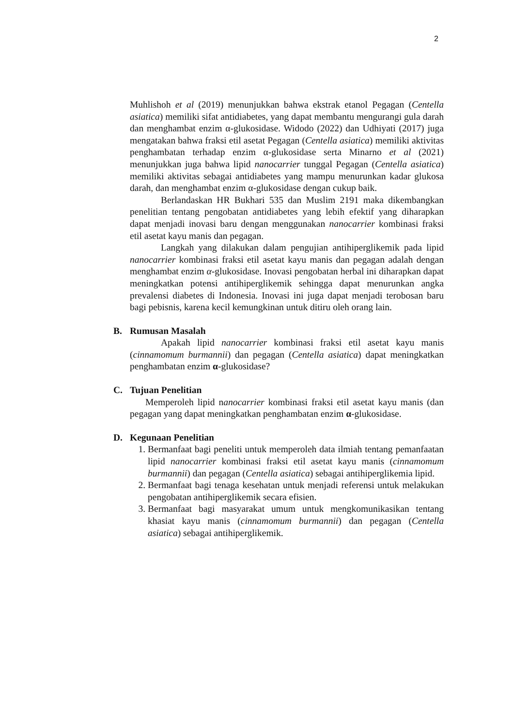2
Muhlishoh et al (2019) menunjukkan bahwa ekstrak etanol Pegagan (Centella asiatica) memiliki sifat antidiabetes, yang dapat membantu mengurangi gula darah dan menghambat enzim α-glukosidase. Widodo (2022) dan Udhiyati (2017) juga mengatakan bahwa fraksi etil asetat Pegagan (Centella asiatica) memiliki aktivitas penghambatan terhadap enzim α-glukosidase serta Minarno et al (2021) menunjukkan juga bahwa lipid nanocarrier tunggal Pegagan (Centella asiatica) memiliki aktivitas sebagai antidiabetes yang mampu menurunkan kadar glukosa darah, dan menghambat enzim α-glukosidase dengan cukup baik.
Berlandaskan HR Bukhari 535 dan Muslim 2191 maka dikembangkan penelitian tentang pengobatan antidiabetes yang lebih efektif yang diharapkan dapat menjadi inovasi baru dengan menggunakan nanocarrier kombinasi fraksi etil asetat kayu manis dan pegagan.
Langkah yang dilakukan dalam pengujian antihiperglikemik pada lipid nanocarrier kombinasi fraksi etil asetat kayu manis dan pegagan adalah dengan menghambat enzim α-glukosidase. Inovasi pengobatan herbal ini diharapkan dapat meningkatkan potensi antihiperglikemik sehingga dapat menurunkan angka prevalensi diabetes di Indonesia. Inovasi ini juga dapat menjadi terobosan baru bagi pebisnis, karena kecil kemungkinan untuk ditiru oleh orang lain.
B. Rumusan Masalah
Apakah lipid nanocarrier kombinasi fraksi etil asetat kayu manis (cinnamomum burmannii) dan pegagan (Centella asiatica) dapat meningkatkan penghambatan enzim α-glukosidase?
C. Tujuan Penelitian
Memperoleh lipid nanocarrier kombinasi fraksi etil asetat kayu manis (dan pegagan yang dapat meningkatkan penghambatan enzim α-glukosidase.
D. Kegunaan Penelitian
1. Bermanfaat bagi peneliti untuk memperoleh data ilmiah tentang pemanfaatan lipid nanocarrier kombinasi fraksi etil asetat kayu manis (cinnamomum burmannii) dan pegagan (Centella asiatica) sebagai antihiperglikemia lipid.
2. Bermanfaat bagi tenaga kesehatan untuk menjadi referensi untuk melakukan pengobatan antihiperglikemik secara efisien.
3. Bermanfaat bagi masyarakat umum untuk mengkomunikasikan tentang khasiat kayu manis (cinnamomum burmannii) dan pegagan (Centella asiatica) sebagai antihiperglikemik.